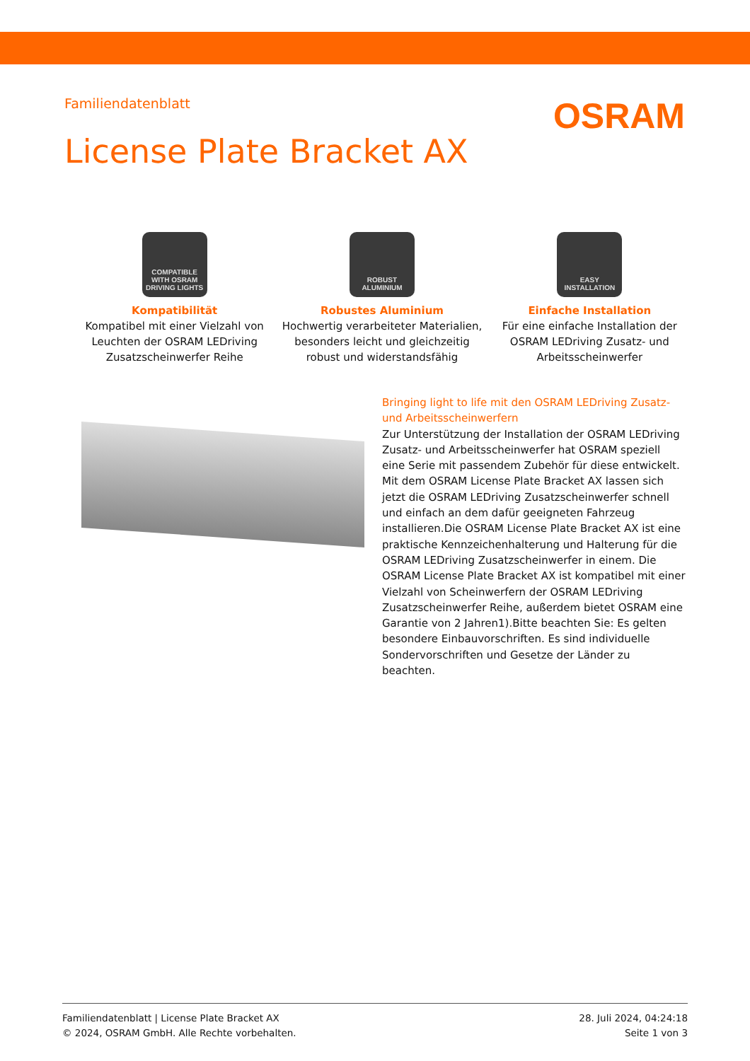Familiendatenblatt
OSRAM
License Plate Bracket AX
COMPATIBLE
WITH OSRAM
DRIVING LIGHTS
Kompatibilität
Kompatibel mit einer Vielzahl von Leuchten der OSRAM LEDriving Zusatzscheinwerfer Reihe
ROBUST
ALUMINIUM
Robustes Aluminium
Hochwertig verarbeiteter Materialien, besonders leicht und gleichzeitig robust und widerstandsfähig
EASY
INSTALLATION
Einfache Installation
Für eine einfache Installation der OSRAM LEDriving Zusatz- und Arbeitsscheinwerfer
Bringing light to life mit den OSRAM LEDriving Zusatz- und Arbeitsscheinwerfern
Zur Unterstützung der Installation der OSRAM LEDriving Zusatz- und Arbeitsscheinwerfer hat OSRAM speziell eine Serie mit passendem Zubehör für diese entwickelt. Mit dem OSRAM License Plate Bracket AX lassen sich jetzt die OSRAM LEDriving Zusatzscheinwerfer schnell und einfach an dem dafür geeigneten Fahrzeug installieren.Die OSRAM License Plate Bracket AX ist eine praktische Kennzeichenhalterung und Halterung für die OSRAM LEDriving Zusatzscheinwerfer in einem. Die OSRAM License Plate Bracket AX ist kompatibel mit einer Vielzahl von Scheinwerfern der OSRAM LEDriving Zusatzscheinwerfer Reihe, außerdem bietet OSRAM eine Garantie von 2 Jahren1).Bitte beachten Sie: Es gelten besondere Einbauvorschriften. Es sind individuelle Sondervorschriften und Gesetze der Länder zu beachten.
Familiendatenblatt | License Plate Bracket AX
© 2024, OSRAM GmbH. Alle Rechte vorbehalten.
28. Juli 2024, 04:24:18
Seite 1 von 3